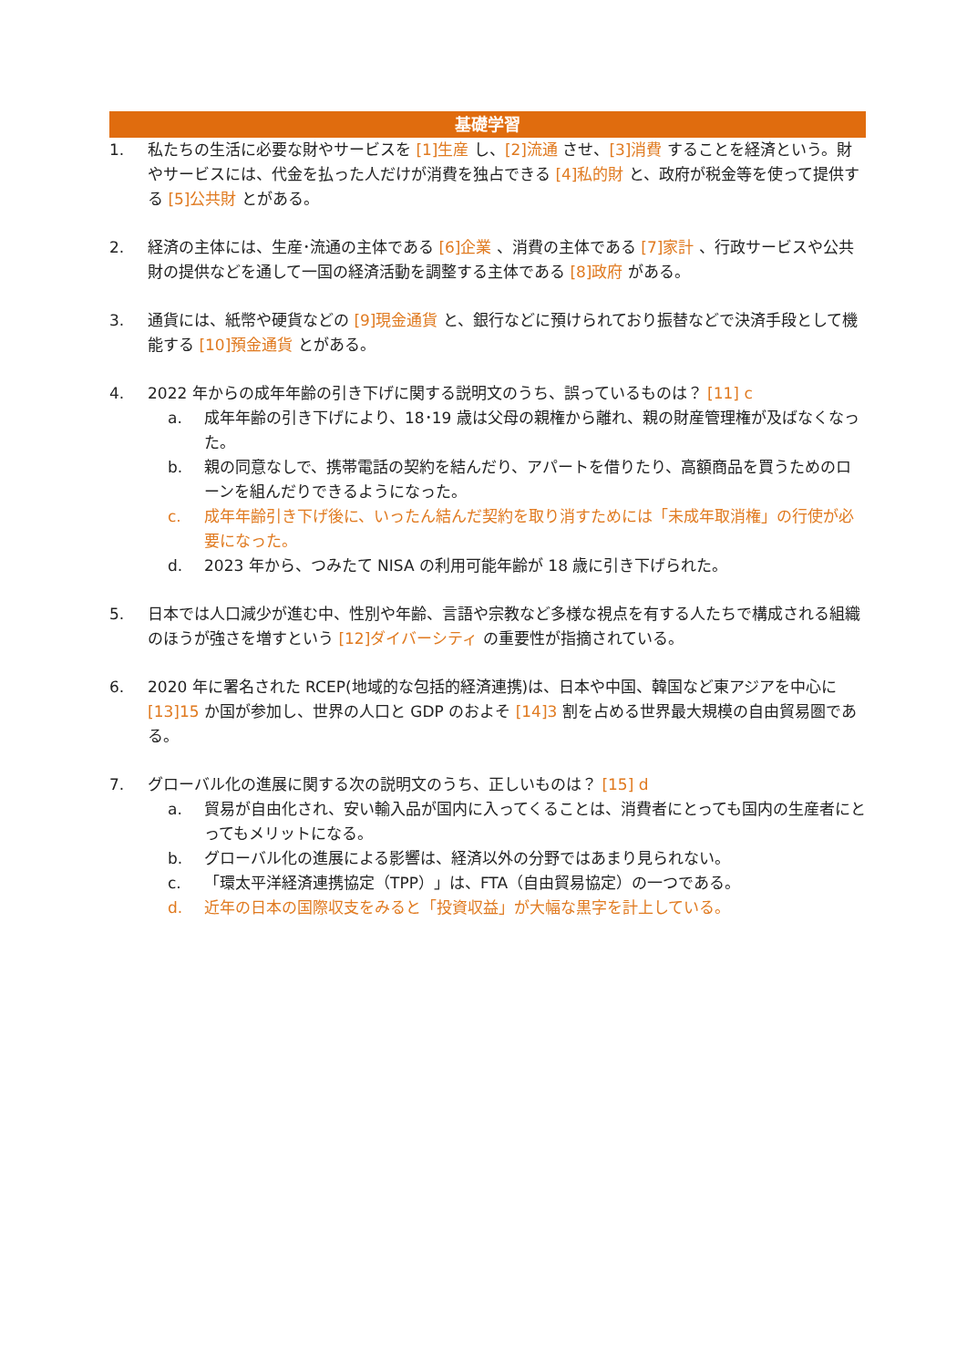基礎学習
1. 私たちの生活に必要な財やサービスを [1]生産 し、[2]流通 させ、[3]消費 することを経済という。財やサービスには、代金を払った人だけが消費を独占できる [4]私的財 と、政府が税金等を使って提供する [5]公共財 とがある。
2. 経済の主体には、生産･流通の主体である [6]企業 、消費の主体である [7]家計 、行政サービスや公共財の提供などを通して一国の経済活動を調整する主体である [8]政府 がある。
3. 通貨には、紙幣や硬貨などの [9]現金通貨 と、銀行などに預けられており振替などで決済手段として機能する [10]預金通貨 とがある。
4. 2022 年からの成年年齢の引き下げに関する説明文のうち、誤っているものは？ [11] c
a. 成年年齢の引き下げにより、18･19 歳は父母の親権から離れ、親の財産管理権が及ばなくなった。
b. 親の同意なしで、携帯電話の契約を結んだり、アパートを借りたり、高額商品を買うためのローンを組んだりできるようになった。
c. 成年年齢引き下げ後に、いったん結んだ契約を取り消すためには「未成年取消権」の行使が必要になった。
d. 2023 年から、つみたて NISA の利用可能年齢が 18 歳に引き下げられた。
5. 日本では人口減少が進む中、性別や年齢、言語や宗教など多様な視点を有する人たちで構成される組織のほうが強さを増すという [12]ダイバーシティ の重要性が指摘されている。
6. 2020 年に署名された RCEP(地域的な包括的経済連携)は、日本や中国、韓国など東アジアを中心に [13]15 か国が参加し、世界の人口と GDP のおよそ [14]3 割を占める世界最大規模の自由貿易圏である。
7. グローバル化の進展に関する次の説明文のうち、正しいものは？ [15] d
a. 貿易が自由化され、安い輸入品が国内に入ってくることは、消費者にとっても国内の生産者にとってもメリットになる。
b. グローバル化の進展による影響は、経済以外の分野ではあまり見られない。
c. 「環太平洋経済連携協定（TPP）」は、FTA（自由貿易協定）の一つである。
d. 近年の日本の国際収支をみると「投資収益」が大幅な黒字を計上している。